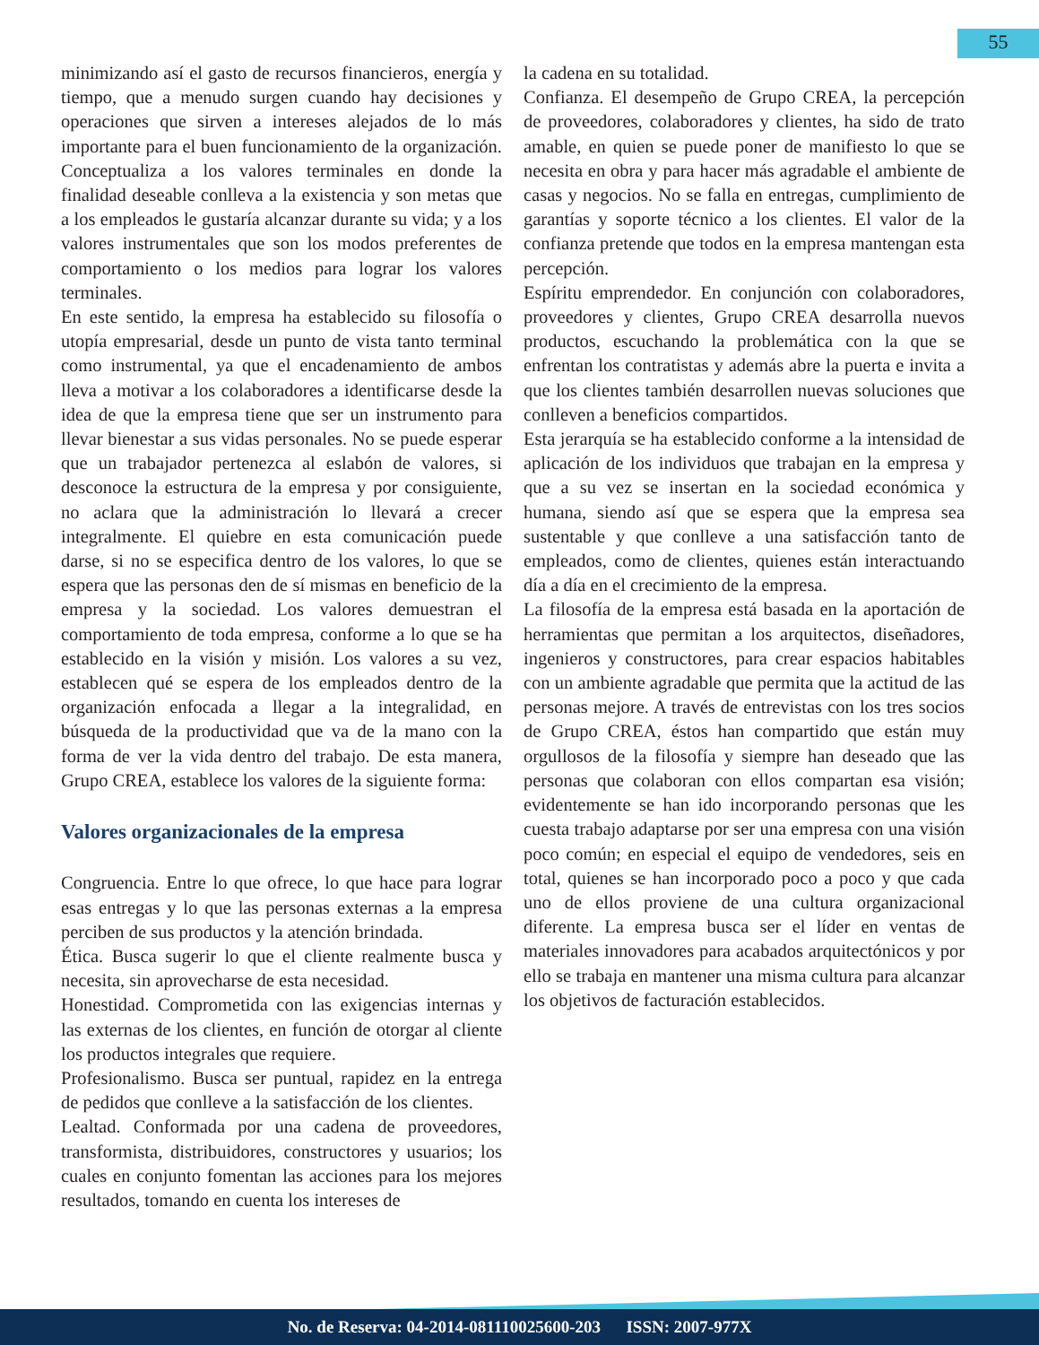55
minimizando así el gasto de recursos financieros, energía y tiempo, que a menudo surgen cuando hay decisiones y operaciones que sirven a intereses alejados de lo más importante para el buen funcionamiento de la organización. Conceptualiza a los valores terminales en donde la finalidad deseable conlleva a la existencia y son metas que a los empleados le gustaría alcanzar durante su vida; y a los valores instrumentales que son los modos preferentes de comportamiento o los medios para lograr los valores terminales.
En este sentido, la empresa ha establecido su filosofía o utopía empresarial, desde un punto de vista tanto terminal como instrumental, ya que el encadenamiento de ambos lleva a motivar a los colaboradores a identificarse desde la idea de que la empresa tiene que ser un instrumento para llevar bienestar a sus vidas personales. No se puede esperar que un trabajador pertenezca al eslabón de valores, si desconoce la estructura de la empresa y por consiguiente, no aclara que la administración lo llevará a crecer integralmente. El quiebre en esta comunicación puede darse, si no se especifica dentro de los valores, lo que se espera que las personas den de sí mismas en beneficio de la empresa y la sociedad. Los valores demuestran el comportamiento de toda empresa, conforme a lo que se ha establecido en la visión y misión. Los valores a su vez, establecen qué se espera de los empleados dentro de la organización enfocada a llegar a la integralidad, en búsqueda de la productividad que va de la mano con la forma de ver la vida dentro del trabajo. De esta manera, Grupo CREA, establece los valores de la siguiente forma:
Valores organizacionales de la empresa
Congruencia. Entre lo que ofrece, lo que hace para lograr esas entregas y lo que las personas externas a la empresa perciben de sus productos y la atención brindada.
Ética. Busca sugerir lo que el cliente realmente busca y necesita, sin aprovecharse de esta necesidad.
Honestidad. Comprometida con las exigencias internas y las externas de los clientes, en función de otorgar al cliente los productos integrales que requiere.
Profesionalismo. Busca ser puntual, rapidez en la entrega de pedidos que conlleve a la satisfacción de los clientes.
Lealtad. Conformada por una cadena de proveedores, transformista, distribuidores, constructores y usuarios; los cuales en conjunto fomentan las acciones para los mejores resultados, tomando en cuenta los intereses de
la cadena en su totalidad.
Confianza. El desempeño de Grupo CREA, la percepción de proveedores, colaboradores y clientes, ha sido de trato amable, en quien se puede poner de manifiesto lo que se necesita en obra y para hacer más agradable el ambiente de casas y negocios. No se falla en entregas, cumplimiento de garantías y soporte técnico a los clientes. El valor de la confianza pretende que todos en la empresa mantengan esta percepción.
Espíritu emprendedor. En conjunción con colaboradores, proveedores y clientes, Grupo CREA desarrolla nuevos productos, escuchando la problemática con la que se enfrentan los contratistas y además abre la puerta e invita a que los clientes también desarrollen nuevas soluciones que conlleven a beneficios compartidos.
Esta jerarquía se ha establecido conforme a la intensidad de aplicación de los individuos que trabajan en la empresa y que a su vez se insertan en la sociedad económica y humana, siendo así que se espera que la empresa sea sustentable y que conlleve a una satisfacción tanto de empleados, como de clientes, quienes están interactuando día a día en el crecimiento de la empresa.
La filosofía de la empresa está basada en la aportación de herramientas que permitan a los arquitectos, diseñadores, ingenieros y constructores, para crear espacios habitables con un ambiente agradable que permita que la actitud de las personas mejore. A través de entrevistas con los tres socios de Grupo CREA, éstos han compartido que están muy orgullosos de la filosofía y siempre han deseado que las personas que colaboran con ellos compartan esa visión; evidentemente se han ido incorporando personas que les cuesta trabajo adaptarse por ser una empresa con una visión poco común; en especial el equipo de vendedores, seis en total, quienes se han incorporado poco a poco y que cada uno de ellos proviene de una cultura organizacional diferente. La empresa busca ser el líder en ventas de materiales innovadores para acabados arquitectónicos y por ello se trabaja en mantener una misma cultura para alcanzar los objetivos de facturación establecidos.
No. de Reserva: 04-2014-081110025600-203 ISSN: 2007-977X